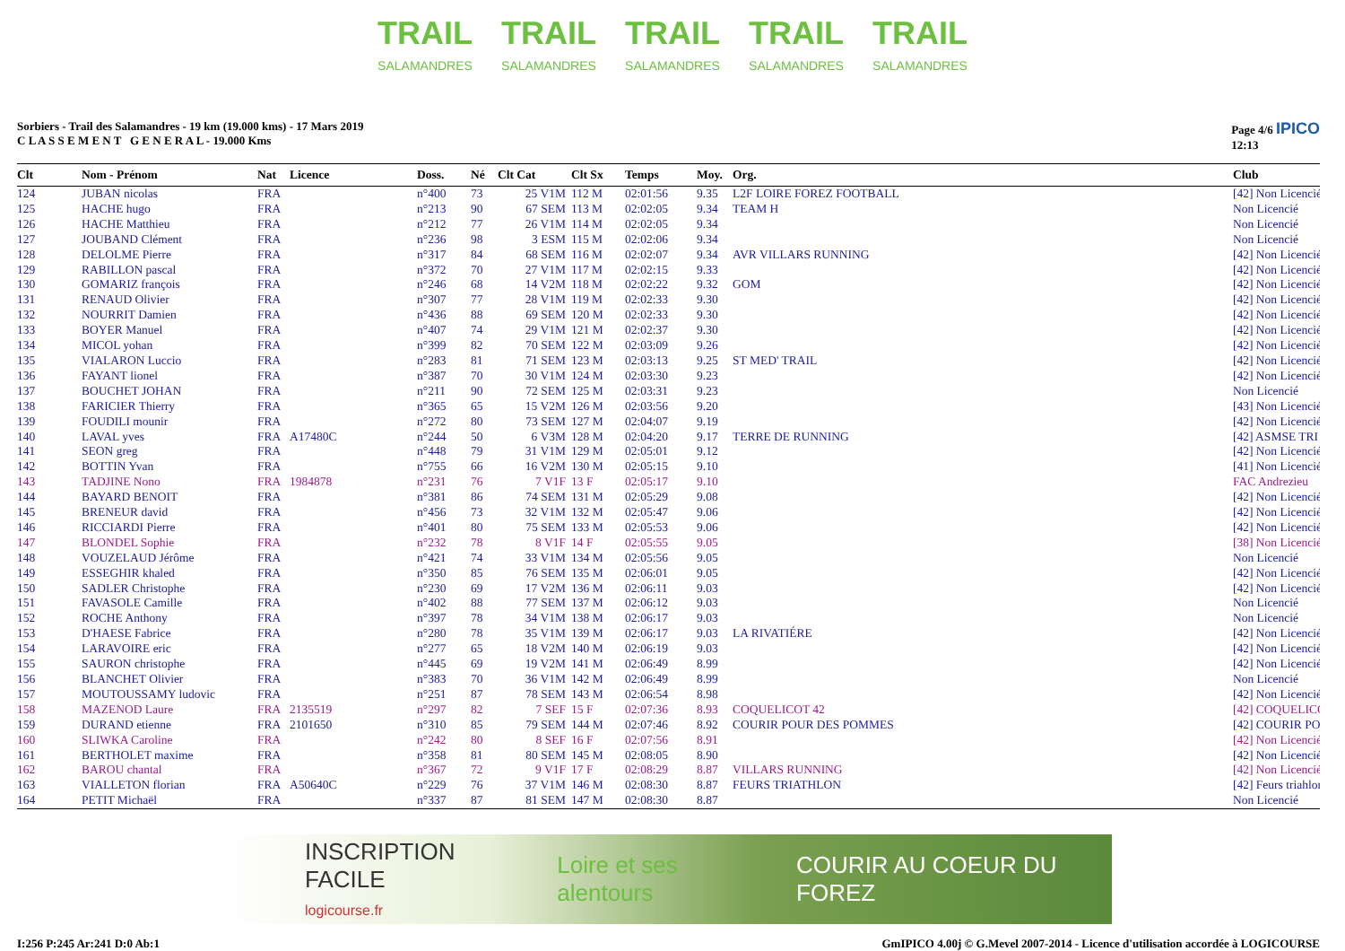TRAIL
SALAMANDRES
TRAIL
SALAMANDRES
TRAIL
SALAMANDRES
TRAIL
SALAMANDRES
TRAIL
SALAMANDRES
Sorbiers - Trail des Salamandres - 19 km (19.000 kms) - 17 Mars 2019
C L A S S E M E N T G E N E R A L - 19.000 Kms
Page 4/6 IPICO
12:13
| Clt | Nom - Prénom | Nat | Licence | Doss. | Né | Clt Cat | Clt Sx | Temps | Moy. | Org. | Club |
| --- | --- | --- | --- | --- | --- | --- | --- | --- | --- | --- | --- |
| 124 | JUBAN nicolas | FRA | | n°400 | 73 | 25 V1M | 112 M | 02:01:56 | 9.35 | L2F LOIRE FOREZ FOOTBALL | [42] Non Licencié |
| 125 | HACHE hugo | FRA | | n°213 | 90 | 67 SEM | 113 M | 02:02:05 | 9.34 | TEAM H | Non Licencié |
| 126 | HACHE Matthieu | FRA | | n°212 | 77 | 26 V1M | 114 M | 02:02:05 | 9.34 | | Non Licencié |
| 127 | JOUBAND Clément | FRA | | n°236 | 98 | 3 ESM | 115 M | 02:02:06 | 9.34 | | Non Licencié |
| 128 | DELOLME Pierre | FRA | | n°317 | 84 | 68 SEM | 116 M | 02:02:07 | 9.34 | AVR VILLARS RUNNING | [42] Non Licencié |
| 129 | RABILLON pascal | FRA | | n°372 | 70 | 27 V1M | 117 M | 02:02:15 | 9.33 | | [42] Non Licencié |
| 130 | GOMARIZ françois | FRA | | n°246 | 68 | 14 V2M | 118 M | 02:02:22 | 9.32 | GOM | [42] Non Licencié |
| 131 | RENAUD Olivier | FRA | | n°307 | 77 | 28 V1M | 119 M | 02:02:33 | 9.30 | | [42] Non Licencié |
| 132 | NOURRIT Damien | FRA | | n°436 | 88 | 69 SEM | 120 M | 02:02:33 | 9.30 | | [42] Non Licencié |
| 133 | BOYER Manuel | FRA | | n°407 | 74 | 29 V1M | 121 M | 02:02:37 | 9.30 | | [42] Non Licencié |
| 134 | MICOL yohan | FRA | | n°399 | 82 | 70 SEM | 122 M | 02:03:09 | 9.26 | | [42] Non Licencié |
| 135 | VIALARON Luccio | FRA | | n°283 | 81 | 71 SEM | 123 M | 02:03:13 | 9.25 | ST MED' TRAIL | [42] Non Licencié |
| 136 | FAYANT lionel | FRA | | n°387 | 70 | 30 V1M | 124 M | 02:03:30 | 9.23 | | [42] Non Licencié |
| 137 | BOUCHET JOHAN | FRA | | n°211 | 90 | 72 SEM | 125 M | 02:03:31 | 9.23 | | Non Licencié |
| 138 | FARICIER Thierry | FRA | | n°365 | 65 | 15 V2M | 126 M | 02:03:56 | 9.20 | | [43] Non Licencié |
| 139 | FOUDILI mounir | FRA | | n°272 | 80 | 73 SEM | 127 M | 02:04:07 | 9.19 | | [42] Non Licencié |
| 140 | LAVAL yves | FRA | A17480C | n°244 | 50 | 6 V3M | 128 M | 02:04:20 | 9.17 | TERRE DE RUNNING | [42] ASMSE TRI |
| 141 | SEON greg | FRA | | n°448 | 79 | 31 V1M | 129 M | 02:05:01 | 9.12 | | [42] Non Licencié |
| 142 | BOTTIN Yvan | FRA | | n°755 | 66 | 16 V2M | 130 M | 02:05:15 | 9.10 | | [41] Non Licencié |
| 143 | TADJINE Nono | FRA | 1984878 | n°231 | 76 | 7 V1F | 13 F | 02:05:17 | 9.10 | | FAC Andrezieu |
| 144 | BAYARD BENOIT | FRA | | n°381 | 86 | 74 SEM | 131 M | 02:05:29 | 9.08 | | [42] Non Licencié |
| 145 | BRENEUR david | FRA | | n°456 | 73 | 32 V1M | 132 M | 02:05:47 | 9.06 | | [42] Non Licencié |
| 146 | RICCIARDI Pierre | FRA | | n°401 | 80 | 75 SEM | 133 M | 02:05:53 | 9.06 | | [42] Non Licencié |
| 147 | BLONDEL Sophie | FRA | | n°232 | 78 | 8 V1F | 14 F | 02:05:55 | 9.05 | | [38] Non Licencié |
| 148 | VOUZELAUD Jérôme | FRA | | n°421 | 74 | 33 V1M | 134 M | 02:05:56 | 9.05 | | Non Licencié |
| 149 | ESSEGHIR khaled | FRA | | n°350 | 85 | 76 SEM | 135 M | 02:06:01 | 9.05 | | [42] Non Licencié |
| 150 | SADLER Christophe | FRA | | n°230 | 69 | 17 V2M | 136 M | 02:06:11 | 9.03 | | [42] Non Licencié |
| 151 | FAVASOLE Camille | FRA | | n°402 | 88 | 77 SEM | 137 M | 02:06:12 | 9.03 | | Non Licencié |
| 152 | ROCHE Anthony | FRA | | n°397 | 78 | 34 V1M | 138 M | 02:06:17 | 9.03 | | Non Licencié |
| 153 | D'HAESE Fabrice | FRA | | n°280 | 78 | 35 V1M | 139 M | 02:06:17 | 9.03 | LA RIVATIÉRE | [42] Non Licencié |
| 154 | LARAVOIRE eric | FRA | | n°277 | 65 | 18 V2M | 140 M | 02:06:19 | 9.03 | | [42] Non Licencié |
| 155 | SAURON christophe | FRA | | n°445 | 69 | 19 V2M | 141 M | 02:06:49 | 8.99 | | [42] Non Licencié |
| 156 | BLANCHET Olivier | FRA | | n°383 | 70 | 36 V1M | 142 M | 02:06:49 | 8.99 | | Non Licencié |
| 157 | MOUTOUSSAMY ludovic | FRA | | n°251 | 87 | 78 SEM | 143 M | 02:06:54 | 8.98 | | [42] Non Licencié |
| 158 | MAZENOD Laure | FRA | 2135519 | n°297 | 82 | 7 SEF | 15 F | 02:07:36 | 8.93 | COQUELICOT 42 | [42] COQUELICO |
| 159 | DURAND etienne | FRA | 2101650 | n°310 | 85 | 79 SEM | 144 M | 02:07:46 | 8.92 | COURIR POUR DES POMMES | [42] COURIR PO |
| 160 | SLIWKA Caroline | FRA | | n°242 | 80 | 8 SEF | 16 F | 02:07:56 | 8.91 | | [42] Non Licencié |
| 161 | BERTHOLET maxime | FRA | | n°358 | 81 | 80 SEM | 145 M | 02:08:05 | 8.90 | | [42] Non Licencié |
| 162 | BAROU chantal | FRA | | n°367 | 72 | 9 V1F | 17 F | 02:08:29 | 8.87 | VILLARS RUNNING | [42] Non Licencié |
| 163 | VIALLETON florian | FRA | A50640C | n°229 | 76 | 37 V1M | 146 M | 02:08:30 | 8.87 | FEURS TRIATHLON | [42] Feurs triahlon |
| 164 | PETIT Michaël | FRA | | n°337 | 87 | 81 SEM | 147 M | 02:08:30 | 8.87 | | Non Licencié |
INSCRIPTION FACILE
logicourse.fr Loire et ses alentours COURIR AU COEUR DU FOREZ
I:256 P:245 Ar:241 D:0 Ab:1 GmIPICO 4.00j © G.Mevel 2007-2014 - Licence d'utilisation accordée à LOGICOURSE